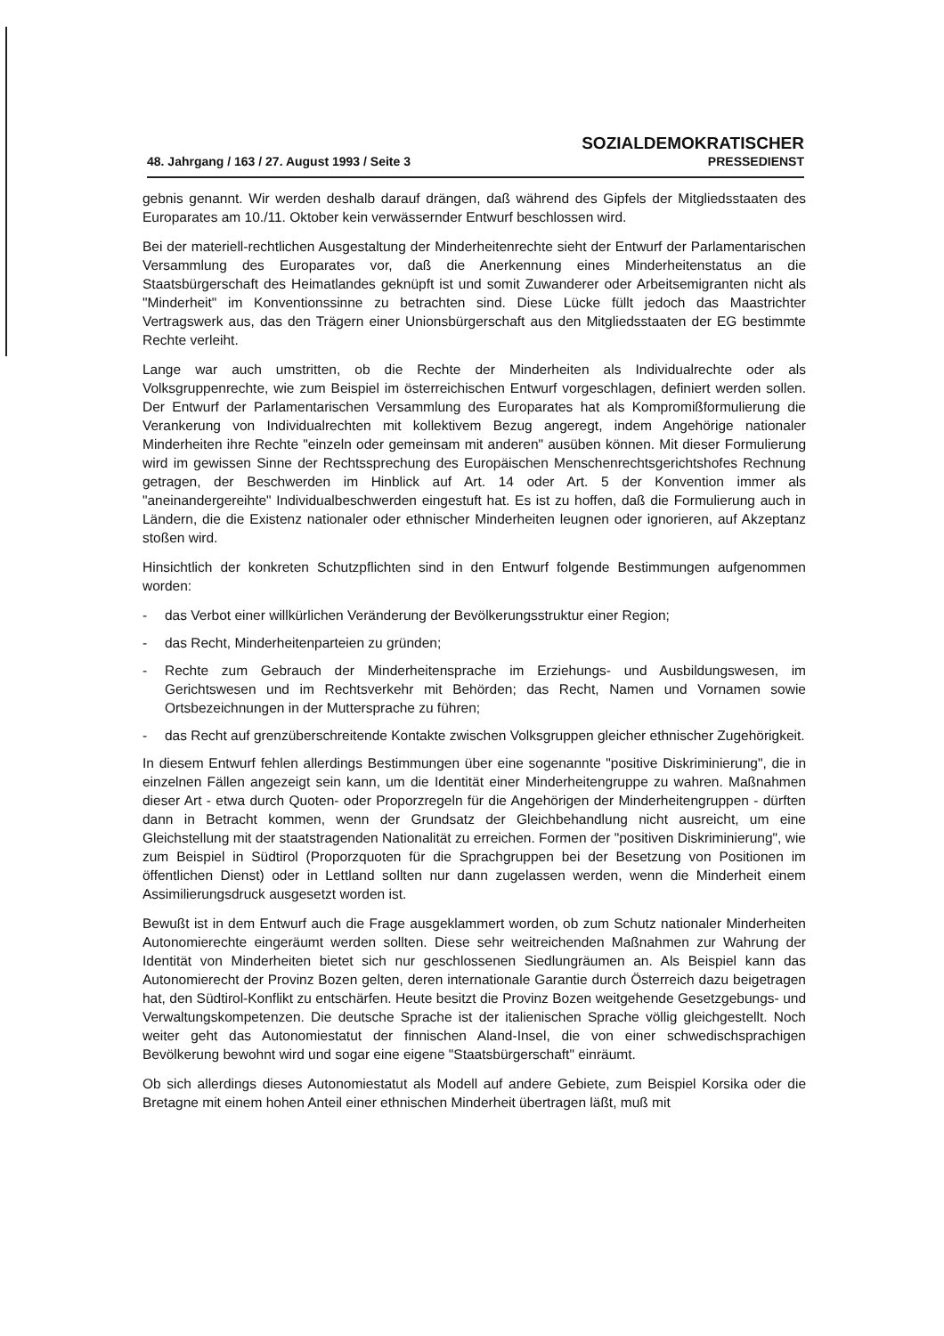48. Jahrgang / 163 / 27. August 1993 / Seite 3
SOZIALDEMOKRATISCHER
PRESSEDIENST
gebnis genannt. Wir werden deshalb darauf drängen, daß während des Gipfels der Mitgliedsstaaten des Europarates am 10./11. Oktober kein verwässernder Entwurf beschlossen wird.
Bei der materiell-rechtlichen Ausgestaltung der Minderheitenrechte sieht der Entwurf der Parlamentarischen Versammlung des Europarates vor, daß die Anerkennung eines Minderheitenstatus an die Staatsbürgerschaft des Heimatlandes geknüpft ist und somit Zuwanderer oder Arbeitsemigranten nicht als "Minderheit" im Konventionssinne zu betrachten sind. Diese Lücke füllt jedoch das Maastrichter Vertragswerk aus, das den Trägern einer Unionsbürgerschaft aus den Mitgliedsstaaten der EG bestimmte Rechte verleiht.
Lange war auch umstritten, ob die Rechte der Minderheiten als Individualrechte oder als Volksgruppenrechte, wie zum Beispiel im österreichischen Entwurf vorgeschlagen, definiert werden sollen. Der Entwurf der Parlamentarischen Versammlung des Europarates hat als Kompromißformulierung die Verankerung von Individualrechten mit kollektivem Bezug angeregt, indem Angehörige nationaler Minderheiten ihre Rechte "einzeln oder gemeinsam mit anderen" ausüben können. Mit dieser Formulierung wird im gewissen Sinne der Rechtssprechung des Europäischen Menschenrechtsgerichtshofes Rechnung getragen, der Beschwerden im Hinblick auf Art. 14 oder Art. 5 der Konvention immer als "aneinandergereihte" Individualbeschwerden eingestuft hat. Es ist zu hoffen, daß die Formulierung auch in Ländern, die die Existenz nationaler oder ethnischer Minderheiten leugnen oder ignorieren, auf Akzeptanz stoßen wird.
Hinsichtlich der konkreten Schutzpflichten sind in den Entwurf folgende Bestimmungen aufgenommen worden:
- das Verbot einer willkürlichen Veränderung der Bevölkerungsstruktur einer Region;
- das Recht, Minderheitenparteien zu gründen;
- Rechte zum Gebrauch der Minderheitensprache im Erziehungs- und Ausbildungswesen, im Gerichtswesen und im Rechtsverkehr mit Behörden; das Recht, Namen und Vornamen sowie Ortsbezeichnungen in der Muttersprache zu führen;
- das Recht auf grenzüberschreitende Kontakte zwischen Volksgruppen gleicher ethnischer Zugehörigkeit.
In diesem Entwurf fehlen allerdings Bestimmungen über eine sogenannte "positive Diskriminierung", die in einzelnen Fällen angezeigt sein kann, um die Identität einer Minderheitengruppe zu wahren. Maßnahmen dieser Art - etwa durch Quoten- oder Proporzregeln für die Angehörigen der Minderheitengruppen - dürften dann in Betracht kommen, wenn der Grundsatz der Gleichbehandlung nicht ausreicht, um eine Gleichstellung mit der staatstragenden Nationalität zu erreichen. Formen der "positiven Diskriminierung", wie zum Beispiel in Südtirol (Proporzquoten für die Sprachgruppen bei der Besetzung von Positionen im öffentlichen Dienst) oder in Lettland sollten nur dann zugelassen werden, wenn die Minderheit einem Assimilierungsdruck ausgesetzt worden ist.
Bewußt ist in dem Entwurf auch die Frage ausgeklammert worden, ob zum Schutz nationaler Minderheiten Autonomierechte eingeräumt werden sollten. Diese sehr weitreichenden Maßnahmen zur Wahrung der Identität von Minderheiten bietet sich nur geschlossenen Siedlungräumen an. Als Beispiel kann das Autonomierecht der Provinz Bozen gelten, deren internationale Garantie durch Österreich dazu beigetragen hat, den Südtirol-Konflikt zu entschärfen. Heute besitzt die Provinz Bozen weitgehende Gesetzgebungs- und Verwaltungskompetenzen. Die deutsche Sprache ist der italienischen Sprache völlig gleichgestellt. Noch weiter geht das Autonomiestatut der finnischen Aland-Insel, die von einer schwedischsprachigen Bevölkerung bewohnt wird und sogar eine eigene "Staatsbürgerschaft" einräumt.
Ob sich allerdings dieses Autonomiestatut als Modell auf andere Gebiete, zum Beispiel Korsika oder die Bretagne mit einem hohen Anteil einer ethnischen Minderheit übertragen läßt, muß mit